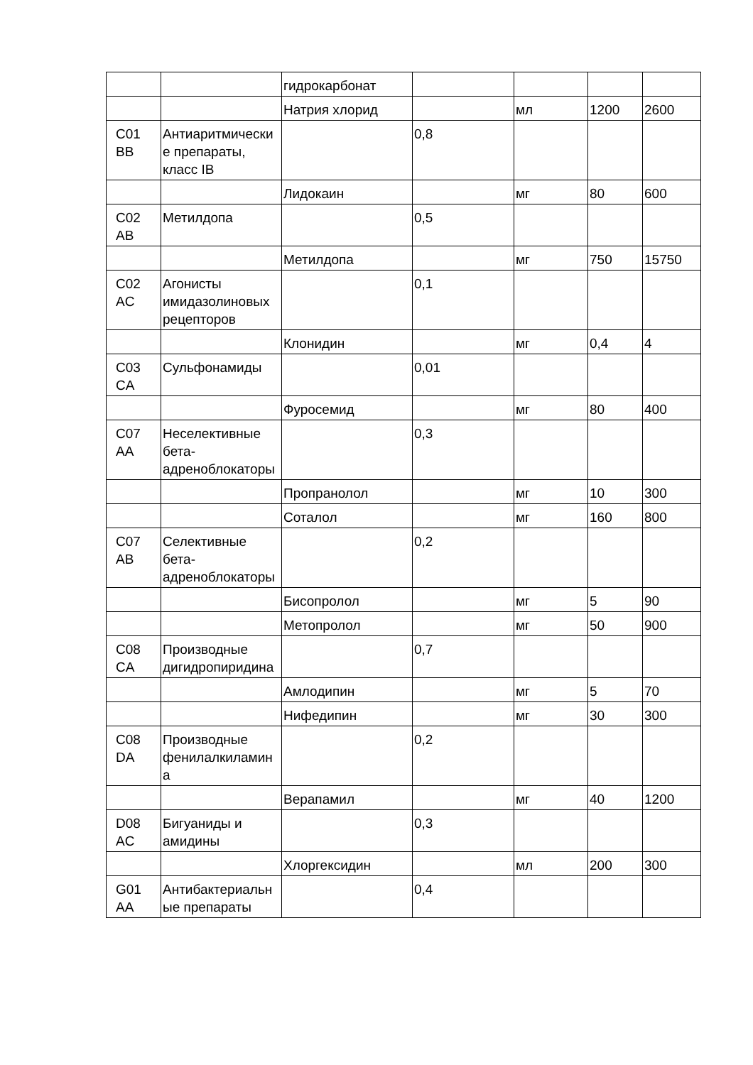| | | гидрокарбонат | | | | |
| | | Натрия хлорид | | мл | 1200 | 2600 |
| C01 BB | Антиаритмические препараты, класс IB | | 0,8 | | | |
| | | Лидокаин | | мг | 80 | 600 |
| C02 AB | Метилдопа | | 0,5 | | | |
| | | Метилдопа | | мг | 750 | 15750 |
| C02 AC | Агонисты имидазолиновых рецепторов | | 0,1 | | | |
| | | Клонидин | | мг | 0,4 | 4 |
| C03 CA | Сульфонамиды | | 0,01 | | | |
| | | Фуросемид | | мг | 80 | 400 |
| C07 AA | Неселективные бета-адреноблокаторы | | 0,3 | | | |
| | | Пропранолол | | мг | 10 | 300 |
| | | Соталол | | мг | 160 | 800 |
| C07 AB | Селективные бета-адреноблокаторы | | 0,2 | | | |
| | | Бисопролол | | мг | 5 | 90 |
| | | Метопролол | | мг | 50 | 900 |
| C08 CA | Производные дигидропиридина | | 0,7 | | | |
| | | Амлодипин | | мг | 5 | 70 |
| | | Нифедипин | | мг | 30 | 300 |
| C08 DA | Производные фенилалкиламина | | 0,2 | | | |
| | | Верапамил | | мг | 40 | 1200 |
| D08 AC | Бигуаниды и амидины | | 0,3 | | | |
| | | Хлоргексидин | | мл | 200 | 300 |
| G01 AA | Антибактериальные препараты | | 0,4 | | | |